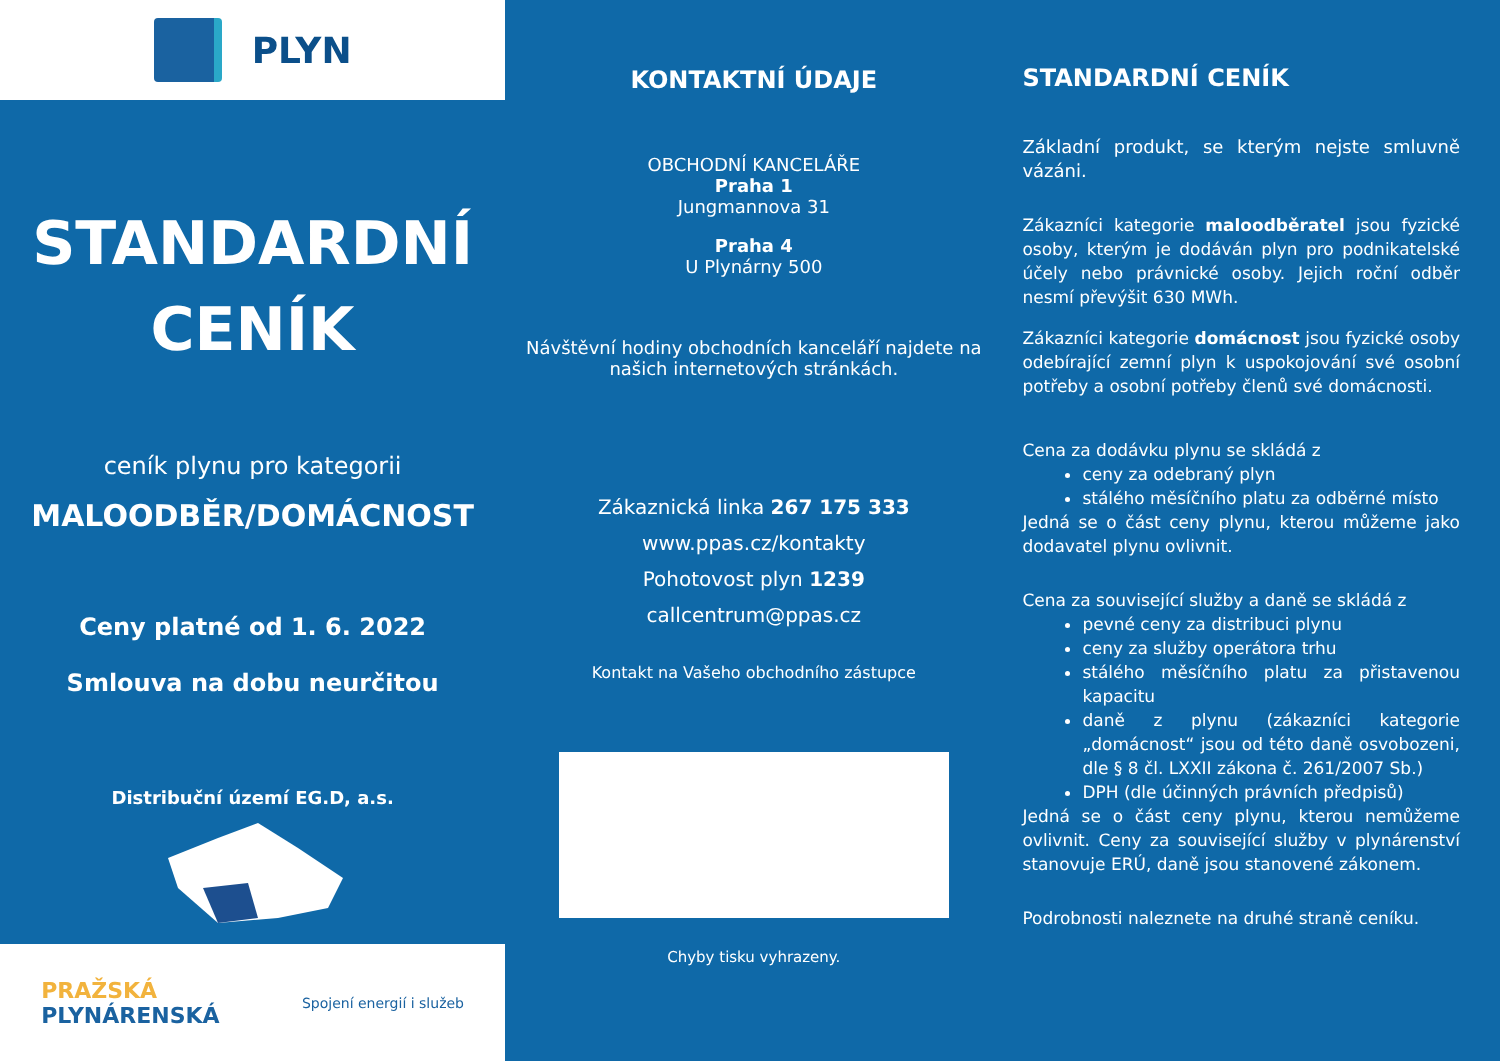PLYN
STANDARDNÍ
CENÍK
ceník plynu pro kategorii
MALOODBĚR/DOMÁCNOST
Ceny platné od 1. 6. 2022
Smlouva na dobu neurčitou
Distribuční území EG.D, a.s.
PRAŽSKÁ
PLYNÁRENSKÁ
Spojení energií i služeb
KONTAKTNÍ ÚDAJE
OBCHODNÍ KANCELÁŘE
Praha 1
Jungmannova 31
Praha 4
U Plynárny 500
Návštěvní hodiny obchodních kanceláří najdete na našich internetových stránkách.
Zákaznická linka 267 175 333
www.ppas.cz/kontakty
Pohotovost plyn 1239
callcentrum@ppas.cz
Kontakt na Vašeho obchodního zástupce
Chyby tisku vyhrazeny.
STANDARDNÍ CENÍK
Základní produkt, se kterým nejste smluvně vázáni.
Zákazníci kategorie maloodběratel jsou fyzické osoby, kterým je dodáván plyn pro podnikatelské účely nebo právnické osoby. Jejich roční odběr nesmí převýšit 630 MWh.
Zákazníci kategorie domácnost jsou fyzické osoby odebírající zemní plyn k uspokojování své osobní potřeby a osobní potřeby členů své domácnosti.
Cena za dodávku plynu se skládá z
ceny za odebraný plyn
stálého měsíčního platu za odběrné místo
Jedná se o část ceny plynu, kterou můžeme jako dodavatel plynu ovlivnit.
Cena za související služby a daně se skládá z
pevné ceny za distribuci plynu
ceny za služby operátora trhu
stálého měsíčního platu za přistavenou kapacitu
daně z plynu (zákazníci kategorie „domácnost“ jsou od této daně osvobozeni, dle § 8 čl. LXXII zákona č. 261/2007 Sb.)
DPH (dle účinných právních předpisů)
Jedná se o část ceny plynu, kterou nemůžeme ovlivnit. Ceny za související služby v plynárenství stanovuje ERÚ, daně jsou stanovené zákonem.
Podrobnosti naleznete na druhé straně ceníku.